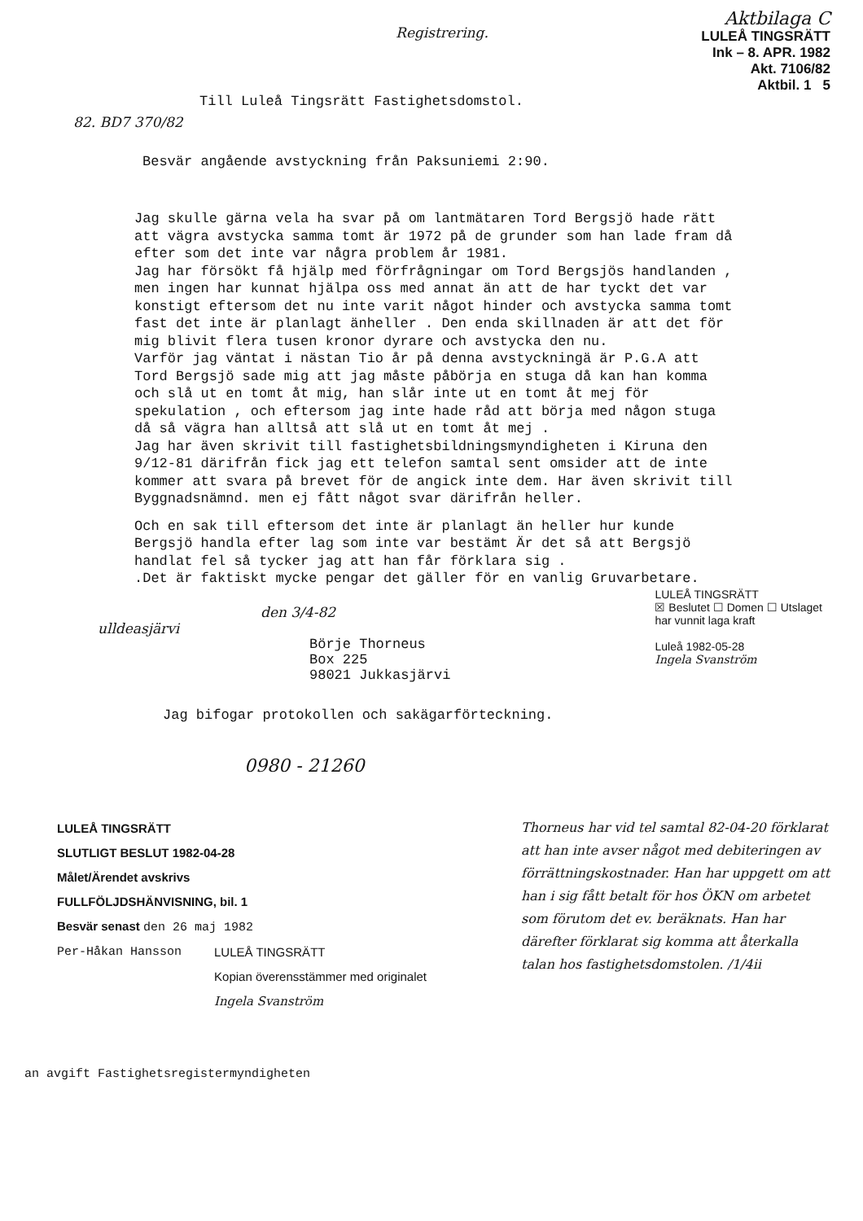82. BD7 370/82
Registrering.
Aktbilaga C
LULEÅ TINGSRÄTT
Ink – 8. APR. 1982
Akt. 7106/82
Aktbil. 1 5
Till Luleå Tingsrätt Fastighetsdomstol.
Besvär angående avstyckning från Paksuniemi 2:90.
Jag skulle gärna vela ha svar på om lantmätaren Tord Bergsjö hade rätt att vägra avstycka samma tomt är 1972 på de grunder som han lade fram då efter som det inte var några problem år 1981.
Jag har försökt få hjälp med förfrågningar om Tord Bergsjös handlanden , men ingen har kunnat hjälpa oss med annat än att de har tyckt det var konstigt eftersom det nu inte varit något hinder och avstycka samma tomt fast det inte är planlagt änheller . Den enda skillnaden är att det för mig blivit flera tusen kronor dyrare och avstycka den nu.
Varför jag väntat i nästan Tio år på denna avstyckningä är P.G.A att Tord Bergsjö sade mig att jag måste påbörja en stuga då kan han komma och slå ut en tomt åt mig, han slår inte ut en tomt åt mej för spekulation , och eftersom jag inte hade råd att börja med någon stuga då så vägra han alltså att slå ut en tomt åt mej .
Jag har även skrivit till fastighetsbildningsmyndigheten i Kiruna den 9/12-81 därifrån fick jag ett telefon samtal sent omsider att de inte kommer att svara på brevet för de angick inte dem. Har även skrivit till Byggnadsnämnd. men ej fått något svar därifrån heller.
Och en sak till eftersom det inte är planlagt än heller hur kunde Bergsjö handla efter lag som inte var bestämt Är det så att Bergsjö handlat fel så tycker jag att han får förklara sig .
.Det är faktiskt mycke pengar det gäller för en vanlig Gruvarbetare.
den 3/4-82
ulldeasjärvi
Börje Thorneus
Box 225
98021 Jukkasjärvi
LULEÅ TINGSRÄTT
☒ Beslutet ☐ Domen ☐ Utslaget
har vunnit laga kraft
Luleå 1982-05-28
Ingela Svanström
Jag bifogar protokollen och sakägarförteckning.
0980 - 21260
LULEÅ TINGSRÄTT
SLUTLIGT BESLUT 1982-04-28
Målet/Ärendet avskrivs
FULLFÖLJDSHÄNVISNING, bil. 1
Besvär senast den 26 maj 1982
Per-Håkan Hansson LULEÅ TINGSRÄTT
Kopian överensstämmer med originalet
Ingela Svanström
an avgift Fastighetsregistermyndigheten
Thorneus har vid tel samtal 82-04-20 förklarat att han inte avser något med debiteringen av förrättningskostnader. Han har uppgett om att han i sig fått betalt för hos ÖKN om arbetet som förutom det ev. beräknats. Han har därefter förklarat sig komma att återkalla talan hos fastighetsdomstolen. /1/4ii